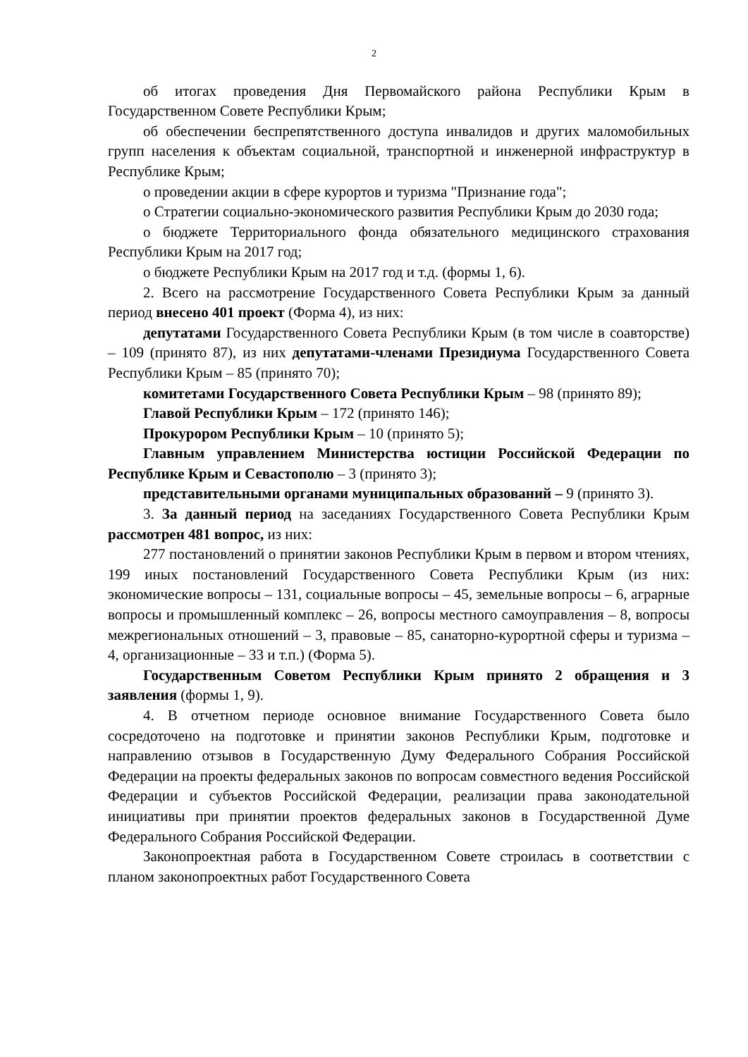2
об итогах проведения Дня Первомайского района Республики Крым в Государственном Совете Республики Крым;
об обеспечении беспрепятственного доступа инвалидов и других маломобильных групп населения к объектам социальной, транспортной и инженерной инфраструктур в Республике Крым;
о проведении акции в сфере курортов и туризма "Признание года";
о Стратегии социально-экономического развития Республики Крым до 2030 года;
о бюджете Территориального фонда обязательного медицинского страхования Республики Крым на 2017 год;
о бюджете Республики Крым на 2017 год и т.д. (формы 1, 6).
2. Всего на рассмотрение Государственного Совета Республики Крым за данный период внесено 401 проект (Форма 4), из них:
депутатами Государственного Совета Республики Крым (в том числе в соавторстве) – 109 (принято 87), из них депутатами-членами Президиума Государственного Совета Республики Крым – 85 (принято 70);
комитетами Государственного Совета Республики Крым – 98 (принято 89);
Главой Республики Крым – 172 (принято 146);
Прокурором Республики Крым – 10 (принято 5);
Главным управлением Министерства юстиции Российской Федерации по Республике Крым и Севастополю – 3 (принято 3);
представительными органами муниципальных образований – 9 (принято 3).
3. За данный период на заседаниях Государственного Совета Республики Крым рассмотрен 481 вопрос, из них:
277 постановлений о принятии законов Республики Крым в первом и втором чтениях, 199 иных постановлений Государственного Совета Республики Крым (из них: экономические вопросы – 131, социальные вопросы – 45, земельные вопросы – 6, аграрные вопросы и промышленный комплекс – 26, вопросы местного самоуправления – 8, вопросы межрегиональных отношений – 3, правовые – 85, санаторно-курортной сферы и туризма – 4, организационные – 33 и т.п.) (Форма 5).
Государственным Советом Республики Крым принято 2 обращения и 3 заявления (формы 1, 9).
4. В отчетном периоде основное внимание Государственного Совета было сосредоточено на подготовке и принятии законов Республики Крым, подготовке и направлению отзывов в Государственную Думу Федерального Собрания Российской Федерации на проекты федеральных законов по вопросам совместного ведения Российской Федерации и субъектов Российской Федерации, реализации права законодательной инициативы при принятии проектов федеральных законов в Государственной Думе Федерального Собрания Российской Федерации.
Законопроектная работа в Государственном Совете строилась в соответствии с планом законопроектных работ Государственного Совета